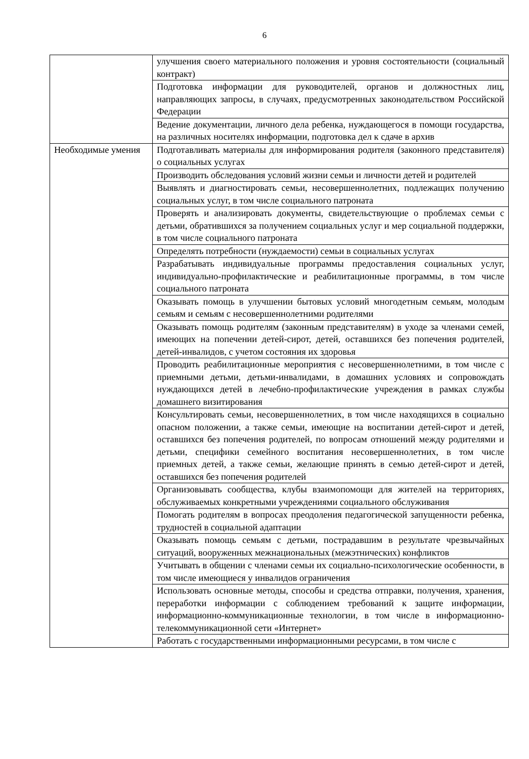6
| | улучшения своего материального положения и уровня состоятельности (социальный контракт) |
| | Подготовка информации для руководителей, органов и должностных лиц, направляющих запросы, в случаях, предусмотренных законодательством Российской Федерации |
| | Ведение документации, личного дела ребенка, нуждающегося в помощи государства, на различных носителях информации, подготовка дел к сдаче в архив |
| Необходимые умения | Подготавливать материалы для информирования родителя (законного представителя) о социальных услугах |
| | Производить обследования условий жизни семьи и личности детей и родителей |
| | Выявлять и диагностировать семьи, несовершеннолетних, подлежащих получению социальных услуг, в том числе социального патроната |
| | Проверять и анализировать документы, свидетельствующие о проблемах семьи с детьми, обратившихся за получением социальных услуг и мер социальной поддержки, в том числе социального патроната |
| | Определять потребности (нуждаемости) семьи в социальных услугах |
| | Разрабатывать индивидуальные программы предоставления социальных услуг, индивидуально-профилактические и реабилитационные программы, в том числе социального патроната |
| | Оказывать помощь в улучшении бытовых условий многодетным семьям, молодым семьям и семьям с несовершеннолетними родителями |
| | Оказывать помощь родителям (законным представителям) в уходе за членами семей, имеющих на попечении детей-сирот, детей, оставшихся без попечения родителей, детей-инвалидов, с учетом состояния их здоровья |
| | Проводить реабилитационные мероприятия с несовершеннолетними, в том числе с приемными детьми, детьми-инвалидами, в домашних условиях и сопровождать нуждающихся детей в лечебно-профилактические учреждения в рамках службы домашнего визитирования |
| | Консультировать семьи, несовершеннолетних, в том числе находящихся в социально опасном положении, а также семьи, имеющие на воспитании детей-сирот и детей, оставшихся без попечения родителей, по вопросам отношений между родителями и детьми, специфики семейного воспитания несовершеннолетних, в том числе приемных детей, а также семьи, желающие принять в семью детей-сирот и детей, оставшихся без попечения родителей |
| | Организовывать сообщества, клубы взаимопомощи для жителей на территориях, обслуживаемых конкретными учреждениями социального обслуживания |
| | Помогать родителям в вопросах преодоления педагогической запущенности ребенка, трудностей в социальной адаптации |
| | Оказывать помощь семьям с детьми, пострадавшим в результате чрезвычайных ситуаций, вооруженных межнациональных (межэтнических) конфликтов |
| | Учитывать в общении с членами семьи их социально-психологические особенности, в том числе имеющиеся у инвалидов ограничения |
| | Использовать основные методы, способы и средства отправки, получения, хранения, переработки информации с соблюдением требований к защите информации, информационно-коммуникационные технологии, в том числе в информационно-телекоммуникационной сети «Интернет» |
| | Работать с государственными информационными ресурсами, в том числе с |